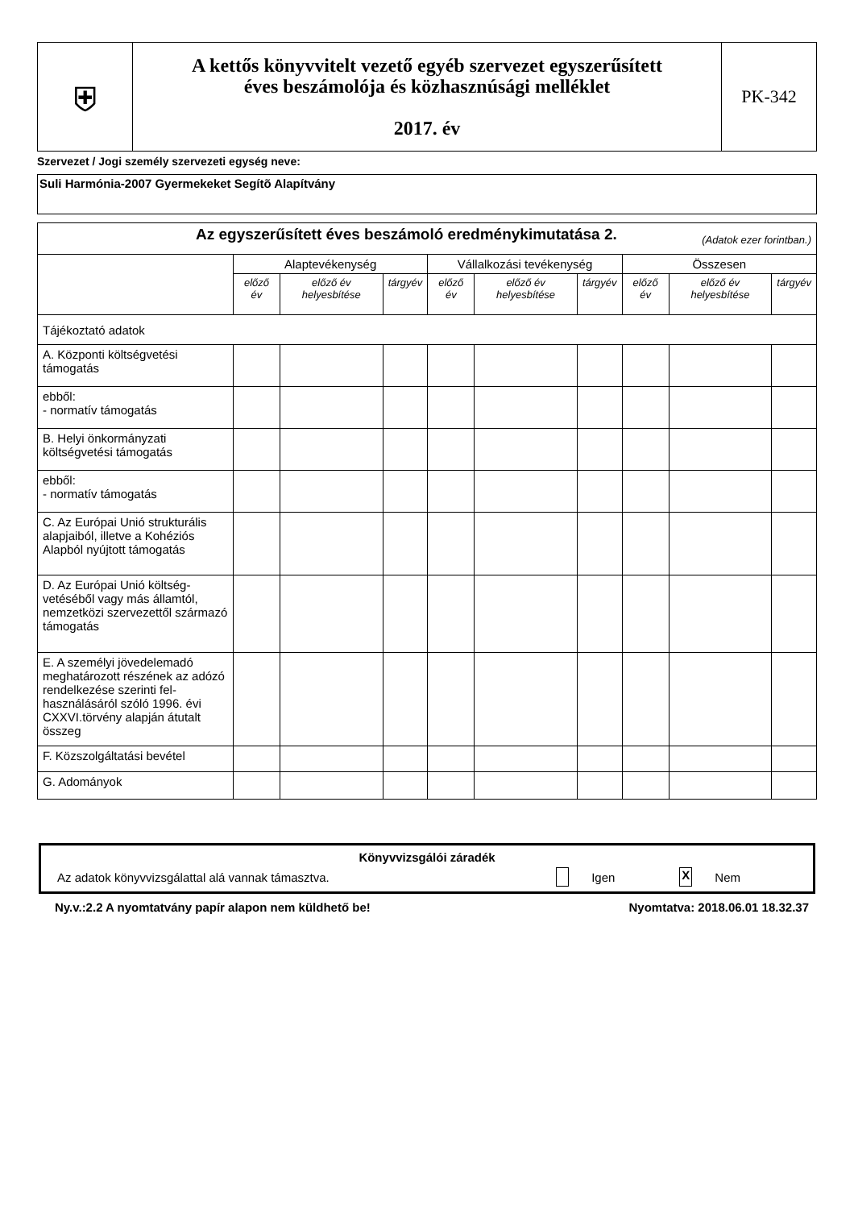| ⛨ | A kettős könyvvitelt vezető egyéb szervezet egyszerűsített éves beszámolója és közhasznúsági melléklet 2017. év | PK-342 |
Szervezet / Jogi személy szervezeti egység neve:
Suli Harmónia-2007 Gyermekeket Segítõ Alapítvány
| Az egyszerűsített éves beszámoló eredménykimutatása 2. (Adatok ezer forintban.) | | | | | | | | | |
| | Alaptevékenység | | | Vállalkozási tevékenység | | | Összesen | | |
| | előző év | előző év helyesbítése | tárgyév | előző év | előző év helyesbítése | tárgyév | előző év | előző év helyesbítése | tárgyév |
| Tájékoztató adatok | | | | | | | | | |
| A. Központi költségvetési támogatás | | | | | | | | | |
| ebből: - normatív támogatás | | | | | | | | | |
| B. Helyi önkormányzati költségvetési támogatás | | | | | | | | | |
| ebből: - normatív támogatás | | | | | | | | | |
| C. Az Európai Unió strukturális alapjaiból, illetve a Kohéziós Alapból nyújtott támogatás | | | | | | | | | |
| D. Az Európai Unió költség-vetéséből vagy más államtól, nemzetközi szervezettől származó támogatás | | | | | | | | | |
| E. A személyi jövedelemadó meghatározott részének az adózó rendelkezése szerinti fel-használásáról szóló 1996. évi CXXVI.törvény alapján átutalt összeg | | | | | | | | | |
| F. Közszolgáltatási bevétel | | | | | | | | | |
| G. Adományok | | | | | | | | | |
Könyvvizsgálói záradék
Az adatok könyvvizsgálattal alá vannak támasztva. Igen X Nem
Ny.v.:2.2 A nyomtatvány papír alapon nem küldhető be! Nyomtatva: 2018.06.01 18.32.37